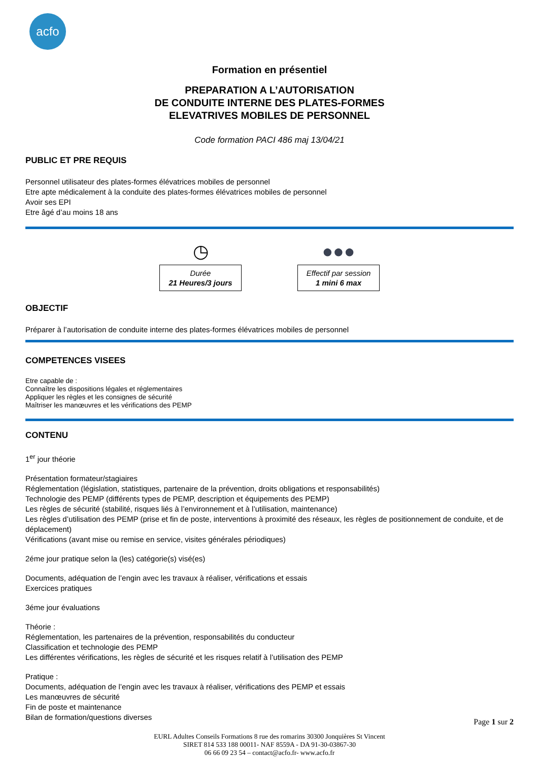acfo
Formation en présentiel
PREPARATION A L’AUTORISATION
DE CONDUITE INTERNE DES PLATES-FORMES
ELEVATRIVES MOBILES DE PERSONNEL
Code formation PACI 486 maj 13/04/21
PUBLIC ET PRE REQUIS
Personnel utilisateur des plates-formes élévatrices mobiles de personnel
Etre apte médicalement à la conduite des plates-formes élévatrices mobiles de personnel
Avoir ses EPI
Etre âgé d’au moins 18 ans
◷
Durée
21 Heures/3 jours
●●●
Effectif par session
1 mini 6 max
OBJECTIF
Préparer à l’autorisation de conduite interne des plates-formes élévatrices mobiles de personnel
COMPETENCES VISEES
Etre capable de :
Connaître les dispositions légales et réglementaires
Appliquer les règles et les consignes de sécurité
Maîtriser les manœuvres et les vérifications des PEMP
CONTENU
1<sup>er</sup> jour théorie
Présentation formateur/stagiaires
Réglementation (législation, statistiques, partenaire de la prévention, droits obligations et responsabilités)
Technologie des PEMP (différents types de PEMP, description et équipements des PEMP)
Les règles de sécurité (stabilité, risques liés à l’environnement et à l’utilisation, maintenance)
Les règles d’utilisation des PEMP (prise et fin de poste, interventions à proximité des réseaux, les règles de positionnement de conduite, et de déplacement)
Vérifications (avant mise ou remise en service, visites générales périodiques)
2éme jour pratique selon la (les) catégorie(s) visé(es)
Documents, adéquation de l’engin avec les travaux à réaliser, vérifications et essais
Exercices pratiques
3éme jour évaluations
Théorie :
Réglementation, les partenaires de la prévention, responsabilités du conducteur
Classification et technologie des PEMP
Les différentes vérifications, les règles de sécurité et les risques relatif à l’utilisation des PEMP
Pratique :
Documents, adéquation de l’engin avec les travaux à réaliser, vérifications des PEMP et essais
Les manœuvres de sécurité
Fin de poste et maintenance
Bilan de formation/questions diverses
Page 1 sur 2
EURL Adultes Conseils Formations 8 rue des romarins 30300 Jonquières St Vincent
SIRET 814 533 188 00011- NAF 8559A - DA 91-30-03867-30
06 66 09 23 54 – contact@acfo.fr- www.acfo.fr